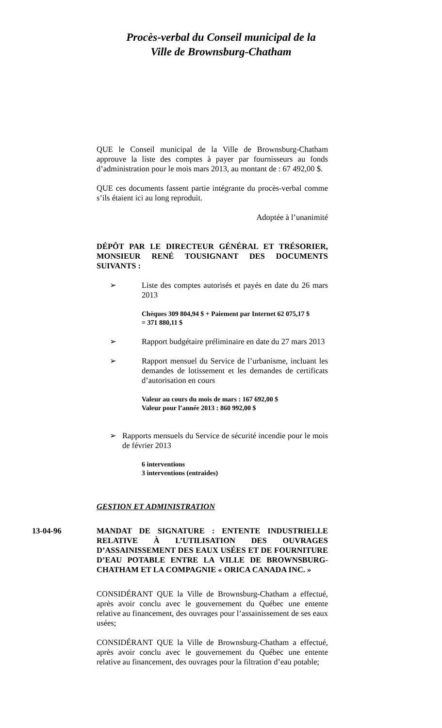Procès-verbal du Conseil municipal de la
Ville de Brownsburg-Chatham
QUE le Conseil municipal de la Ville de Brownsburg-Chatham approuve la liste des comptes à payer par fournisseurs au fonds d’administration pour le mois mars 2013, au montant de : 67 492,00 $.
QUE ces documents fassent partie intégrante du procès-verbal comme s’ils étaient ici au long reproduit.
Adoptée à l’unanimité
DÉPÔT PAR LE DIRECTEUR GÉNÉRAL ET TRÉSORIER, MONSIEUR RENÉ TOUSIGNANT DES DOCUMENTS SUIVANTS :
➢ Liste des comptes autorisés et payés en date du 26 mars 2013
Chèques 309 804,94 $ + Paiement par Internet 62 075,17 $
= 371 880,11 $
➢ Rapport budgétaire préliminaire en date du 27 mars 2013
➢ Rapport mensuel du Service de l’urbanisme, incluant les demandes de lotissement et les demandes de certificats d’autorisation en cours
Valeur au cours du mois de mars : 167 692,00 $
Valeur pour l’année 2013 : 860 992,00 $
➢ Rapports mensuels du Service de sécurité incendie pour le mois de février 2013
6 interventions
3 interventions (entraides)
GESTION ET ADMINISTRATION
13-04-96 MANDAT DE SIGNATURE : ENTENTE INDUSTRIELLE RELATIVE À L’UTILISATION DES OUVRAGES D’ASSAINISSEMENT DES EAUX USÉES ET DE FOURNITURE D’EAU POTABLE ENTRE LA VILLE DE BROWNSBURG-CHATHAM ET LA COMPAGNIE « ORICA CANADA INC. »
CONSIDÉRANT QUE la Ville de Brownsburg-Chatham a effectué, après avoir conclu avec le gouvernement du Québec une entente relative au financement, des ouvrages pour l’assainissement de ses eaux usées;
CONSIDÉRANT QUE la Ville de Brownsburg-Chatham a effectué, après avoir conclu avec le gouvernement du Québec une entente relative au financement, des ouvrages pour la filtration d’eau potable;